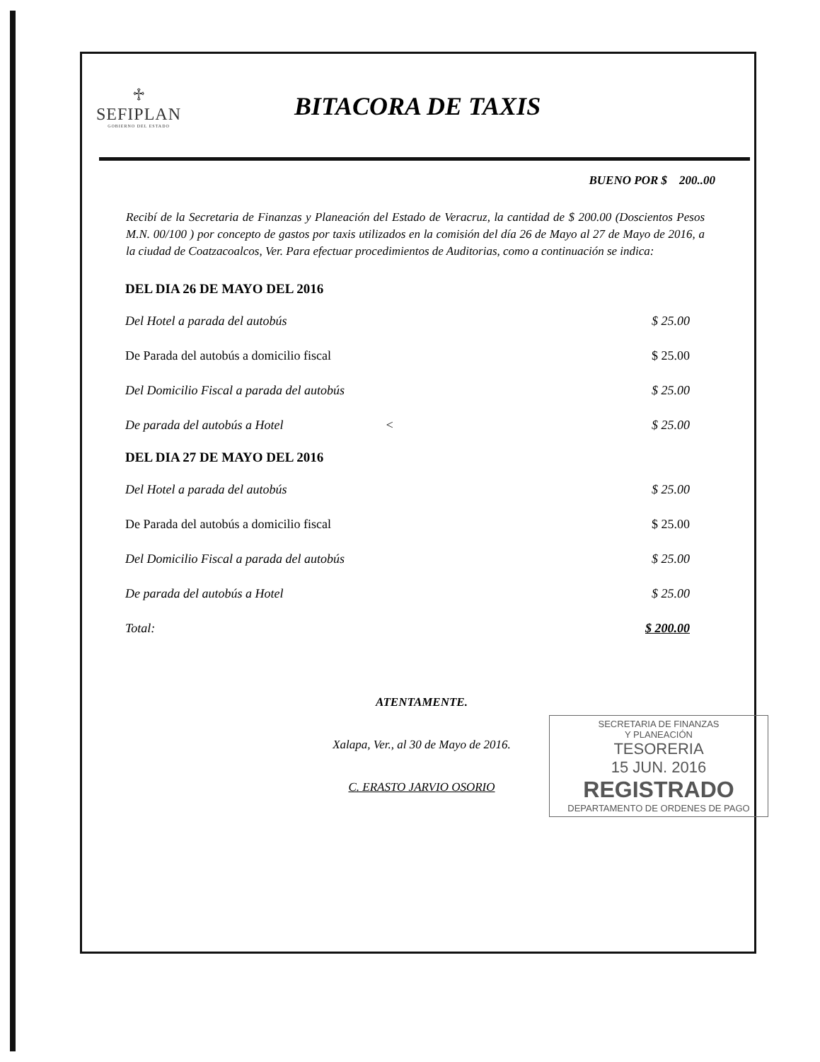♱
SEFIPLAN
GOBIERNO DEL ESTADO
BITACORA DE TAXIS
BUENO POR $ 200..00
Recibí de la Secretaria de Finanzas y Planeación del Estado de Veracruz, la cantidad de $ 200.00 (Doscientos Pesos M.N. 00/100 ) por concepto de gastos por taxis utilizados en la comisión del día 26 de Mayo al 27 de Mayo de 2016, a la ciudad de Coatzacoalcos, Ver. Para efectuar procedimientos de Auditorias, como a continuación se indica:
| DEL DIA 26 DE MAYO DEL 2016 | |
| --- | --- |
| Del Hotel a parada del autobús | $ 25.00 |
| De Parada del autobús a domicilio fiscal | $ 25.00 |
| Del Domicilio Fiscal a parada del autobús | $ 25.00 |
| De parada del autobús a Hotel < | $ 25.00 |
| DEL DIA 27 DE MAYO DEL 2016 | |
| Del Hotel a parada del autobús | $ 25.00 |
| De Parada del autobús a domicilio fiscal | $ 25.00 |
| Del Domicilio Fiscal a parada del autobús | $ 25.00 |
| De parada del autobús a Hotel | $ 25.00 |
| Total: | $ 200.00 |
ATENTAMENTE.
Xalapa, Ver., al 30 de Mayo de 2016.
C. ERASTO JARVIO OSORIO
SECRETARIA DE FINANZAS
Y PLANEACIÓN
TESORERIA
15 JUN. 2016
REGISTRADO
DEPARTAMENTO DE ORDENES DE PAGO